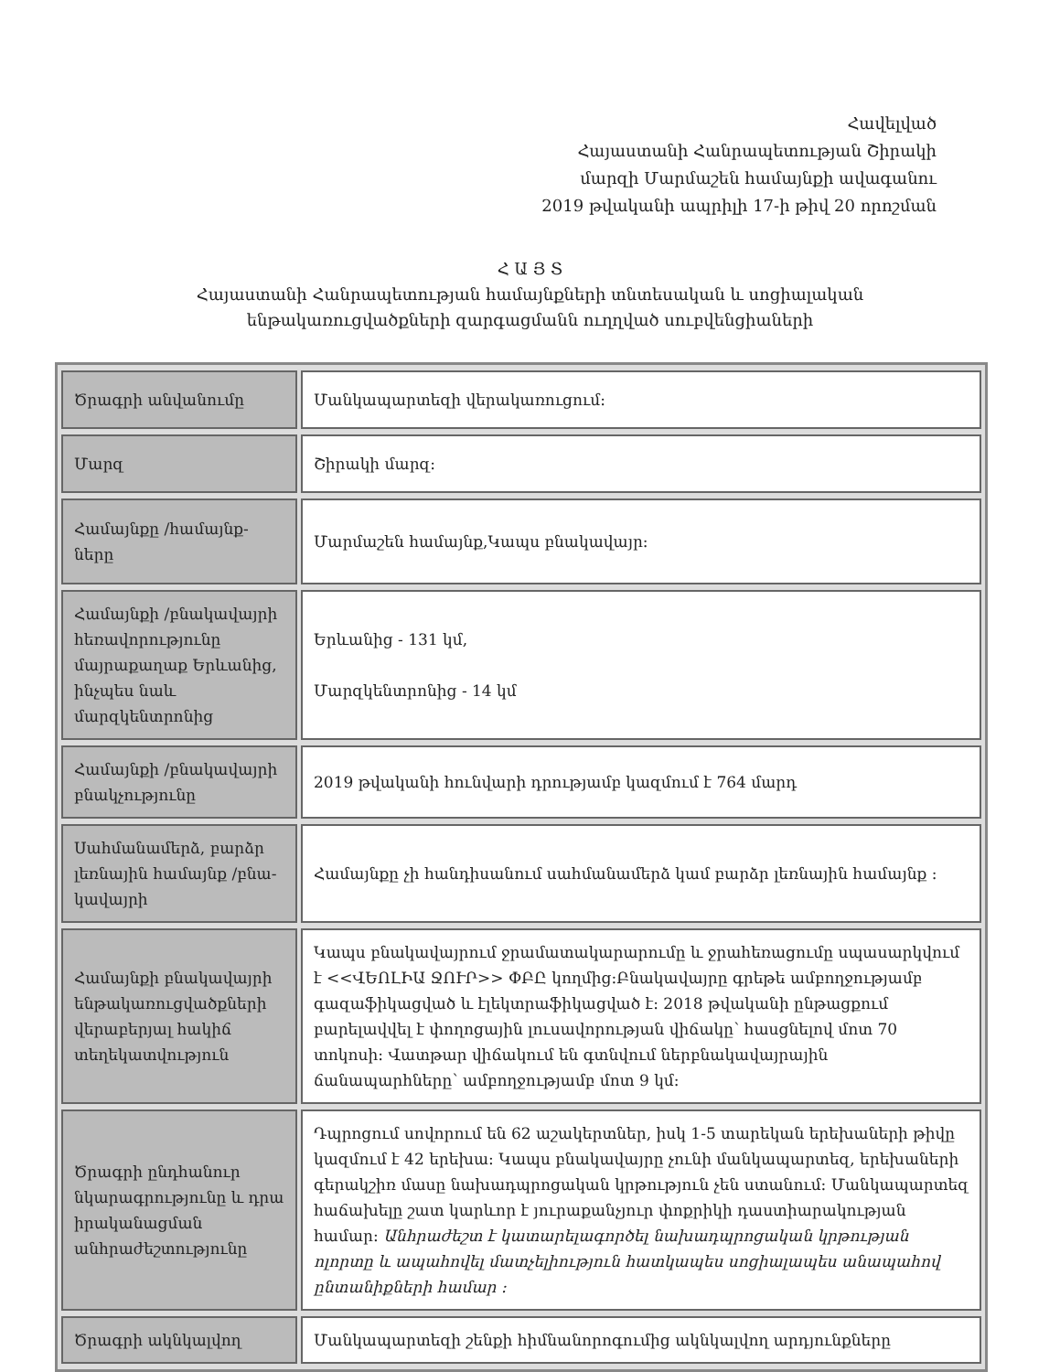Հավելված
Հայաստանի Հանրապետության Շիրակի
մարզի Մարմաշեն համայնքի ավագանու
2019 թվականի ապրիլի 17-ի թիվ 20 որոշման
Հ Ա Յ Տ
Հայաստանի Հանրապետության համայնքների տնտեսական և սոցիալական
ենթակառուցվածքների զարգացմանն ուղղված սուբվենցիաների
| Ծրագրի անվանումը | Մանկապարտեզի վերակառուցում: |
| Մարզ | Շիրակի մարզ: |
| Համայնքը /համայնք-ները | Մարմաշեն համայնք,Կապս բնակավայր: |
| Համայնքի /բնակավայրի հեռավորությունը մայրաքաղաք Երևանից, ինչպես նաև մարզկենտրոնից | Երևանից - 131 կմ, Մարզկենտրոնից - 14 կմ |
| Համայնքի /բնակավայրի բնակչությունը | 2019 թվականի հունվարի դրությամբ կազմում է 764 մարդ |
| Սահմանամերձ, բարձր լեռնային համայնք /բնա-կավայրի | Համայնքը չի հանդիսանում սահմանամերձ կամ բարձր լեռնային համայնք : |
| Համայնքի բնակավայրի ենթակառուցվածքների վերաբերյալ հակիճ տեղեկատվություն | Կապս բնակավայրում ջրամատակարարումը և ջրահեռացումը սպասարկվում է <<ՎԵՈԼԻԱ ՋՈՒՐ>> ՓԲԸ կողմից:Բնակավայրը գրեթե ամբողջությամբ գազաֆիկացված և էլեկտրաֆիկացված է: 2018 թվականի ընթացքում բարելավվել է փողոցային լուսավորության վիճակը՝ հասցնելով մոտ 70 տոկոսի: Վատթար վիճակում են գտնվում ներբնակավայրային ճանապարհները՝ ամբողջությամբ մոտ 9 կմ: |
| Ծրագրի ընդհանուր նկարագրությունը և դրա իրականացման անհրաժեշտությունը | Դպրոցում սովորում են 62 աշակերտներ, իսկ 1-5 տարեկան երեխաների թիվը կազմում է 42 երեխա: Կապս բնակավայրը չունի մանկապարտեզ, երեխաների գերակշիռ մասը նախադպրոցական կրթություն չեն ստանում: Մանկապարտեզ հաճախելը շատ կարևոր է յուրաքանչյուր փոքրիկի դաստիարակության համար: Անհրաժեշտ է կատարելագործել նախադպրոցական կրթության ոլորտը և ապահովել մատչելիություն հատկապես սոցիալապես անապահով ընտանիքների համար : |
| Ծրագրի ակնկալվող | Մանկապարտեզի շենքի հիմնանորոգումից ակնկալվող արդյունքները |